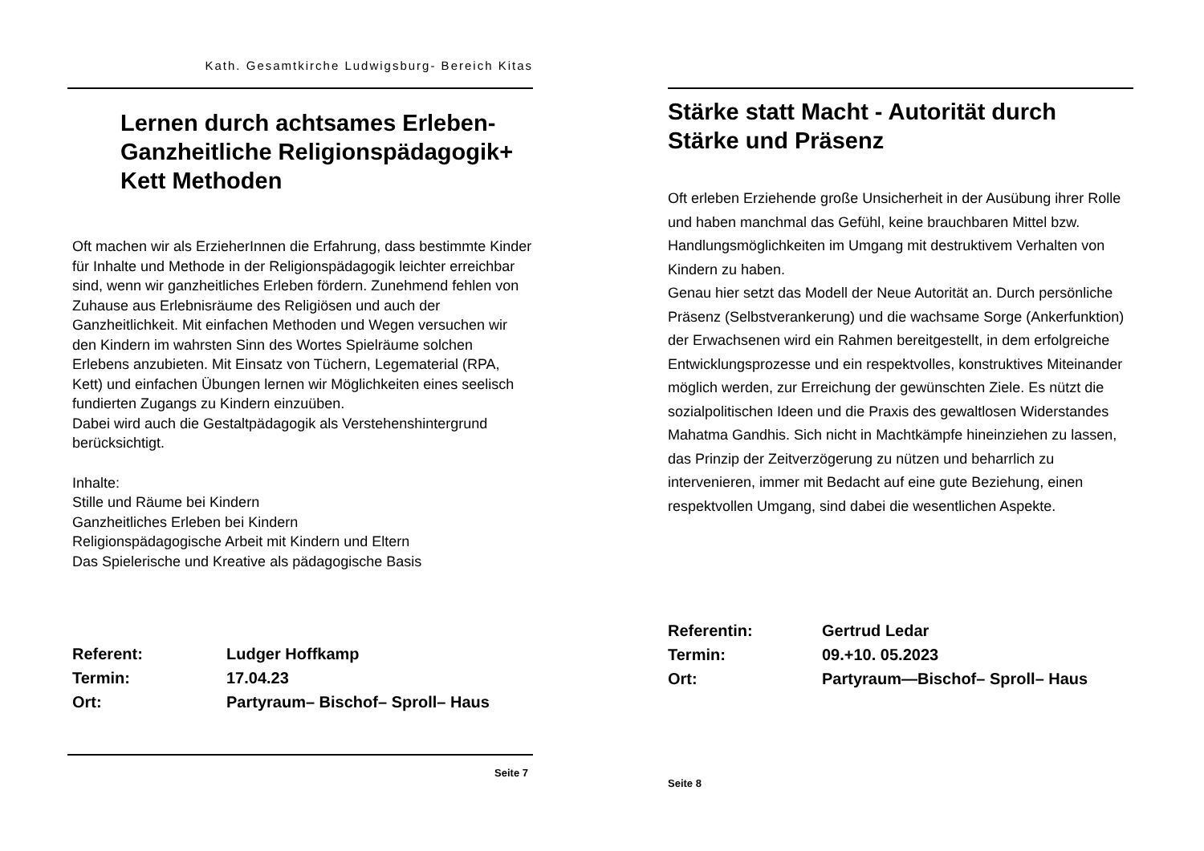Kath. Gesamtkirche Ludwigsburg- Bereich Kitas
Lernen durch achtsames Erleben-
Ganzheitliche Religionspädagogik+
Kett Methoden
Oft machen wir als ErzieherInnen die Erfahrung, dass bestimmte Kinder für Inhalte und Methode in der Religionspädagogik leichter erreichbar sind, wenn wir ganzheitliches Erleben fördern. Zunehmend fehlen von Zuhause aus Erlebnisräume des Religiösen und auch der Ganzheitlichkeit. Mit einfachen Methoden und Wegen versuchen wir den Kindern im wahrsten Sinn des Wortes Spielräume solchen Erlebens anzubieten. Mit Einsatz von Tüchern, Legematerial (RPA, Kett) und einfachen Übungen lernen wir Möglichkeiten eines seelisch fundierten Zugangs zu Kindern einzuüben.
Dabei wird auch die Gestaltpädagogik als Verstehenshintergrund berücksichtigt.
Inhalte:
Stille und Räume bei Kindern
Ganzheitliches Erleben bei Kindern
Religionspädagogische Arbeit mit Kindern und Eltern
Das Spielerische und Kreative als pädagogische Basis
Referent: Ludger Hoffkamp
Termin: 17.04.23
Ort: Partyraum– Bischof– Sproll– Haus
Seite 7
Stärke statt Macht - Autorität durch
Stärke und Präsenz
Oft erleben Erziehende große Unsicherheit in der Ausübung ihrer Rolle und haben manchmal das Gefühl, keine brauchbaren Mittel bzw. Handlungsmöglichkeiten im Umgang mit destruktivem Verhalten von Kindern zu haben.
Genau hier setzt das Modell der Neue Autorität an. Durch persönliche Präsenz (Selbstverankerung) und die wachsame Sorge (Ankerfunktion) der Erwachsenen wird ein Rahmen bereitgestellt, in dem erfolgreiche Entwicklungsprozesse und ein respektvolles, konstruktives Miteinander möglich werden, zur Erreichung der gewünschten Ziele. Es nützt die sozialpolitischen Ideen und die Praxis des gewaltlosen Widerstandes Mahatma Gandhis. Sich nicht in Machtkämpfe hineinziehen zu lassen, das Prinzip der Zeitverzögerung zu nützen und beharrlich zu intervenieren, immer mit Bedacht auf eine gute Beziehung, einen respektvollen Umgang, sind dabei die wesentlichen Aspekte.
Referentin: Gertrud Ledar
Termin: 09.+10. 05.2023
Ort: Partyraum—Bischof– Sproll– Haus
Seite 8